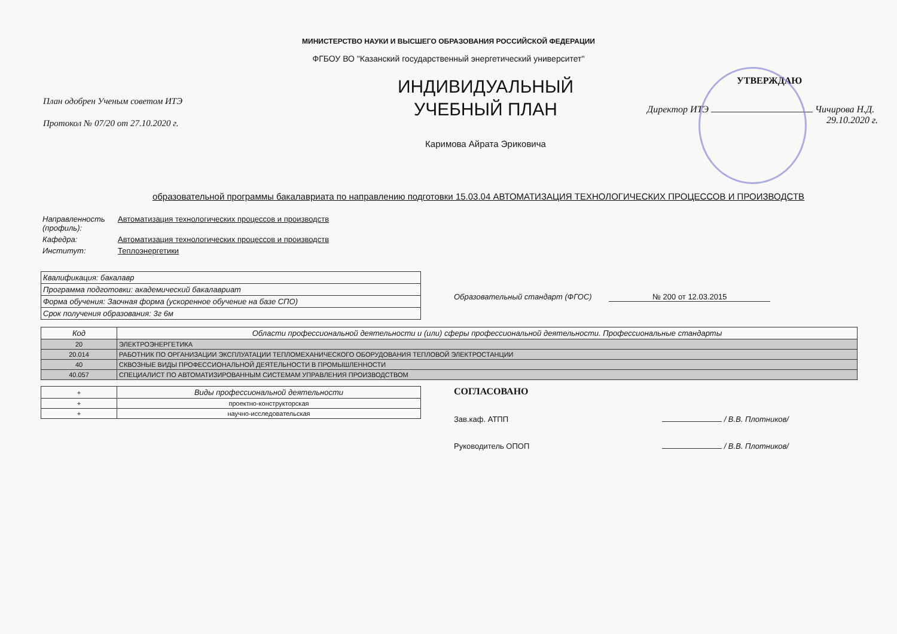МИНИСТЕРСТВО НАУКИ И ВЫСШЕГО ОБРАЗОВАНИЯ РОССИЙСКОЙ ФЕДЕРАЦИИ
ФГБОУ ВО "Казанский государственный энергетический университет"
План одобрен Ученым советом ИТЭ
Протокол № 07/20 от 27.10.2020 г.
ИНДИВИДУАЛЬНЫЙ
УЧЕБНЫЙ ПЛАН
Каримова Айрата Эриковича
УТВЕРЖДАЮ
Директор ИТЭ Чичирова Н.Д.
29.10.2020 г.
образовательной программы бакалавриата по направлению подготовки 15.03.04 АВТОМАТИЗАЦИЯ ТЕХНОЛОГИЧЕСКИХ ПРОЦЕССОВ И ПРОИЗВОДСТВ
| Направленность (профиль): | Автоматизация технологических процессов и производств |
| Кафедра: | Автоматизация технологических процессов и производств |
| Институт: | Теплоэнергетики |
| Квалификация: бакалавр |
| Программа подготовки: академический бакалавриат |
| Форма обучения: Заочная форма (ускоренное обучение на базе СПО) |
| Срок получения образования: 3г 6м |
Образовательный стандарт (ФГОС) № 200 от 12.03.2015
| Код | Области профессиональной деятельности и (или) сферы профессиональной деятельности. Профессиональные стандарты |
| --- | --- |
| 20 | ЭЛЕКТРОЭНЕРГЕТИКА |
| 20.014 | РАБОТНИК ПО ОРГАНИЗАЦИИ ЭКСПЛУАТАЦИИ ТЕПЛОМЕХАНИЧЕСКОГО ОБОРУДОВАНИЯ ТЕПЛОВОЙ ЭЛЕКТРОСТАНЦИИ |
| 40 | СКВОЗНЫЕ ВИДЫ ПРОФЕССИОНАЛЬНОЙ ДЕЯТЕЛЬНОСТИ В ПРОМЫШЛЕННОСТИ |
| 40.057 | СПЕЦИАЛИСТ ПО АВТОМАТИЗИРОВАННЫМ СИСТЕМАМ УПРАВЛЕНИЯ ПРОИЗВОДСТВОМ |
| + | Виды профессиональной деятельности |
| --- | --- |
| + | проектно-конструкторская |
| + | научно-исследовательская |
СОГЛАСОВАНО
Зав.каф. АТПП / В.В. Плотников/
Руководитель ОПОП / В.В. Плотников/